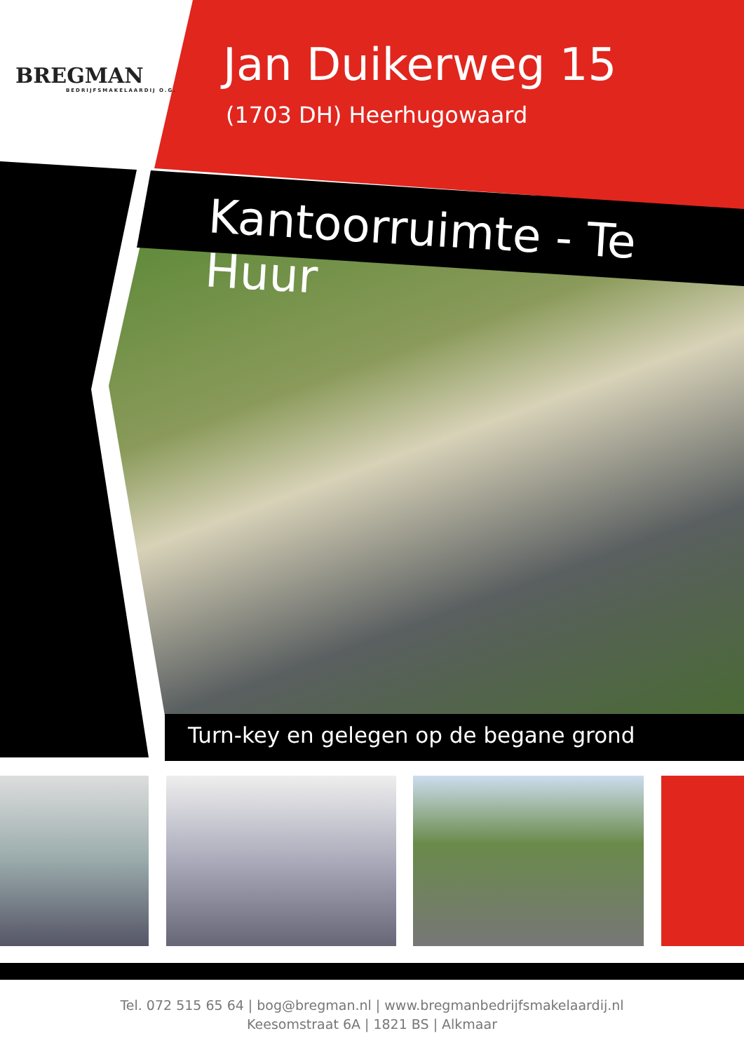BREGMAN
BEDRIJFSMAKELAARDIJ O.G.
Jan Duikerweg 15
(1703 DH) Heerhugowaard
Kantoorruimte - Te Huur
Turn-key en gelegen op de begane grond
Tel. 072 515 65 64 | bog@bregman.nl | www.bregmanbedrijfsmakelaardij.nl
Keesomstraat 6A | 1821 BS | Alkmaar